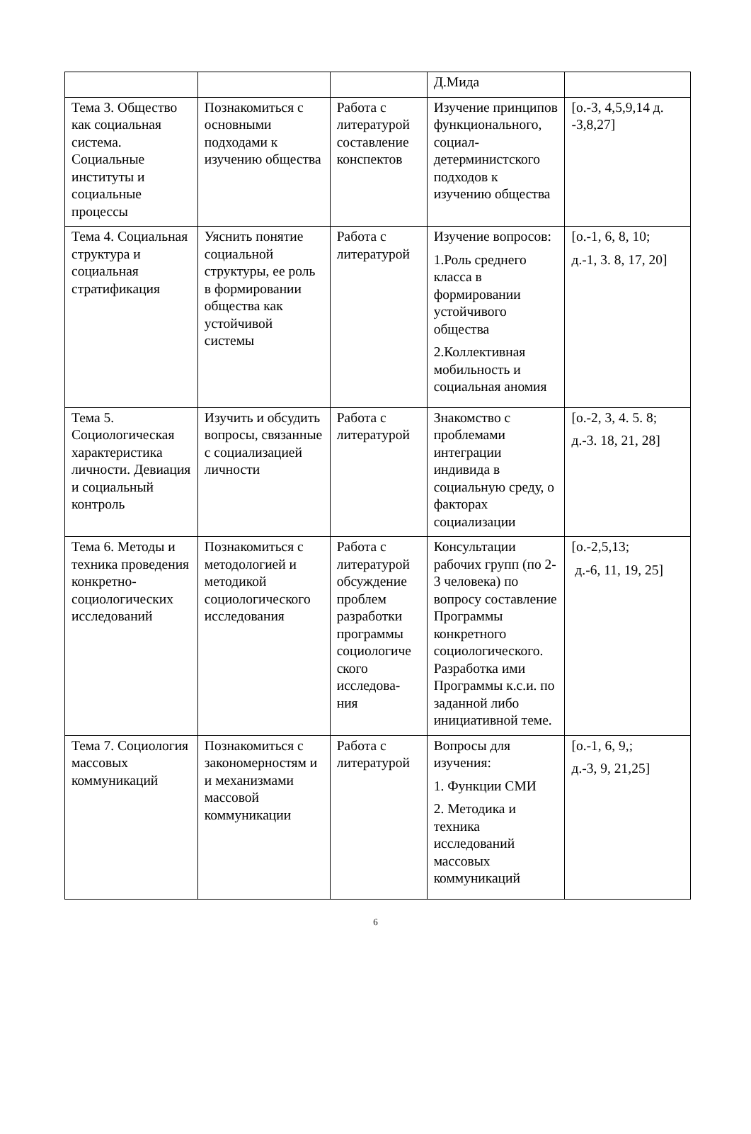| | | | Д.Мида | |
| Тема 3. Общество как социальная система. Социальные институты и социальные процессы | Познакомиться с основными подходами к изучению общества | Работа с литературой составление конспектов | Изучение принципов функционального, социал-детерминистского подходов к изучению общества | [о.-3, 4,5,9,14 д. -3,8,27] |
| Тема 4. Социальная структура и социальная стратификация | Уяснить понятие социальной структуры, ее роль в формировании общества как устойчивой системы | Работа с литературой | Изучение вопросов: 1.Роль среднего класса в формировании устойчивого общества 2.Коллективная мобильность и социальная аномия | [о.-1, 6, 8, 10; д.-1, 3. 8, 17, 20] |
| Тема 5. Социологическая характеристика личности. Девиация и социальный контроль | Изучить и обсудить вопросы, связанные с социализацией личности | Работа с литературой | Знакомство с проблемами интеграции индивида в социальную среду, о факторах социализации | [о.-2, 3, 4. 5. 8; д.-3. 18, 21, 28] |
| Тема 6. Методы и техника проведения конкретно-социологических исследований | Познакомиться с методологией и методикой социологического исследования | Работа с литературой обсуждение проблем разработки программы социологиче ского исследова- ния | Консультации рабочих групп (по 2-3 человека) по вопросу составление Программы конкретного социологического. Разработка ими Программы к.с.и. по заданной либо инициативной теме. | [о.-2,5,13; д.-6, 11, 19, 25] |
| Тема 7. Социология массовых коммуникаций | Познакомиться с закономерностям и и механизмами массовой коммуникации | Работа с литературой | Вопросы для изучения: 1. Функции СМИ 2. Методика и техника исследований массовых коммуникаций | [о.-1, 6, 9,; д.-3, 9, 21,25] |
6